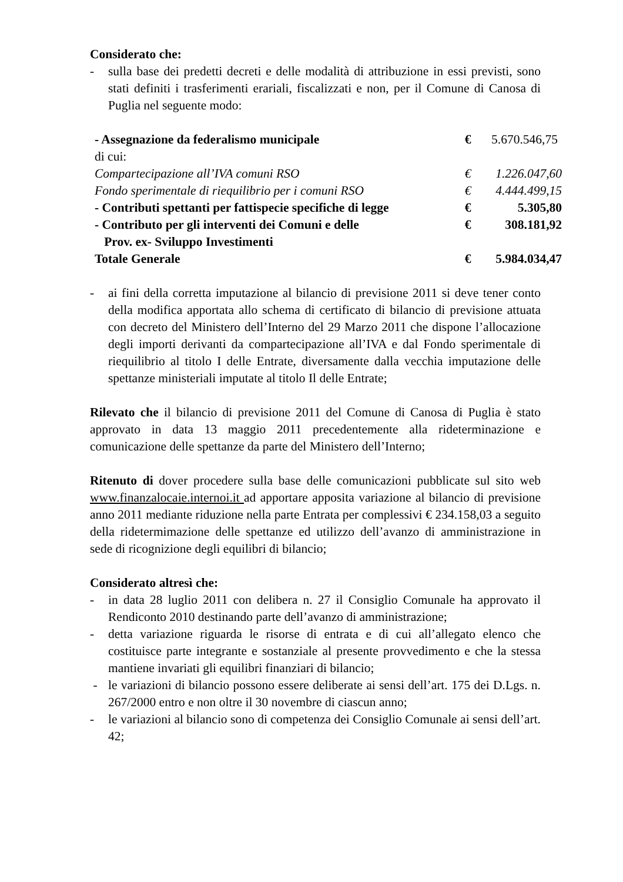Considerato che:
- sulla base dei predetti decreti e delle modalità di attribuzione in essi previsti, sono stati definiti i trasferimenti erariali, fiscalizzati e non, per il Comune di Canosa di Puglia nel seguente modo:
| - Assegnazione da federalismo municipale | € | 5.670.546,75 |
| di cui: | | |
| Compartecipazione all’IVA comuni RSO | € | 1.226.047,60 |
| Fondo sperimentale di riequilibrio per i comuni RSO | € | 4.444.499,15 |
| - Contributi spettanti per fattispecie specifiche di legge | € | 5.305,80 |
| - Contributo per gli interventi dei Comuni e delle Prov. ex- Sviluppo Investimenti | € | 308.181,92 |
| Totale Generale | € | 5.984.034,47 |
- ai fini della corretta imputazione al bilancio di previsione 2011 si deve tener conto della modifica apportata allo schema di certificato di bilancio di previsione attuata con decreto del Ministero dell’Interno del 29 Marzo 2011 che dispone l’allocazione degli importi derivanti da compartecipazione all’IVA e dal Fondo sperimentale di riequilibrio al titolo I delle Entrate, diversamente dalla vecchia imputazione delle spettanze ministeriali imputate al titolo Il delle Entrate;
Rilevato che il bilancio di previsione 2011 del Comune di Canosa di Puglia è stato approvato in data 13 maggio 2011 precedentemente alla rideterminazione e comunicazione delle spettanze da parte del Ministero dell’Interno;
Ritenuto di dover procedere sulla base delle comunicazioni pubblicate sul sito web www.finanzalocaie.internoi.it ad apportare apposita variazione al bilancio di previsione anno 2011 mediante riduzione nella parte Entrata per complessivi € 234.158,03 a seguito della ridetermimazione delle spettanze ed utilizzo dell’avanzo di amministrazione in sede di ricognizione degli equilibri di bilancio;
Considerato altresì che:
- in data 28 luglio 2011 con delibera n. 27 il Consiglio Comunale ha approvato il Rendiconto 2010 destinando parte dell’avanzo di amministrazione;
- detta variazione riguarda le risorse di entrata e di cui all’allegato elenco che costituisce parte integrante e sostanziale al presente provvedimento e che la stessa mantiene invariati gli equilibri finanziari di bilancio;
- le variazioni di bilancio possono essere deliberate ai sensi dell’art. 175 dei D.Lgs. n. 267/2000 entro e non oltre il 30 novembre di ciascun anno;
- le variazioni al bilancio sono di competenza dei Consiglio Comunale ai sensi dell’art. 42;